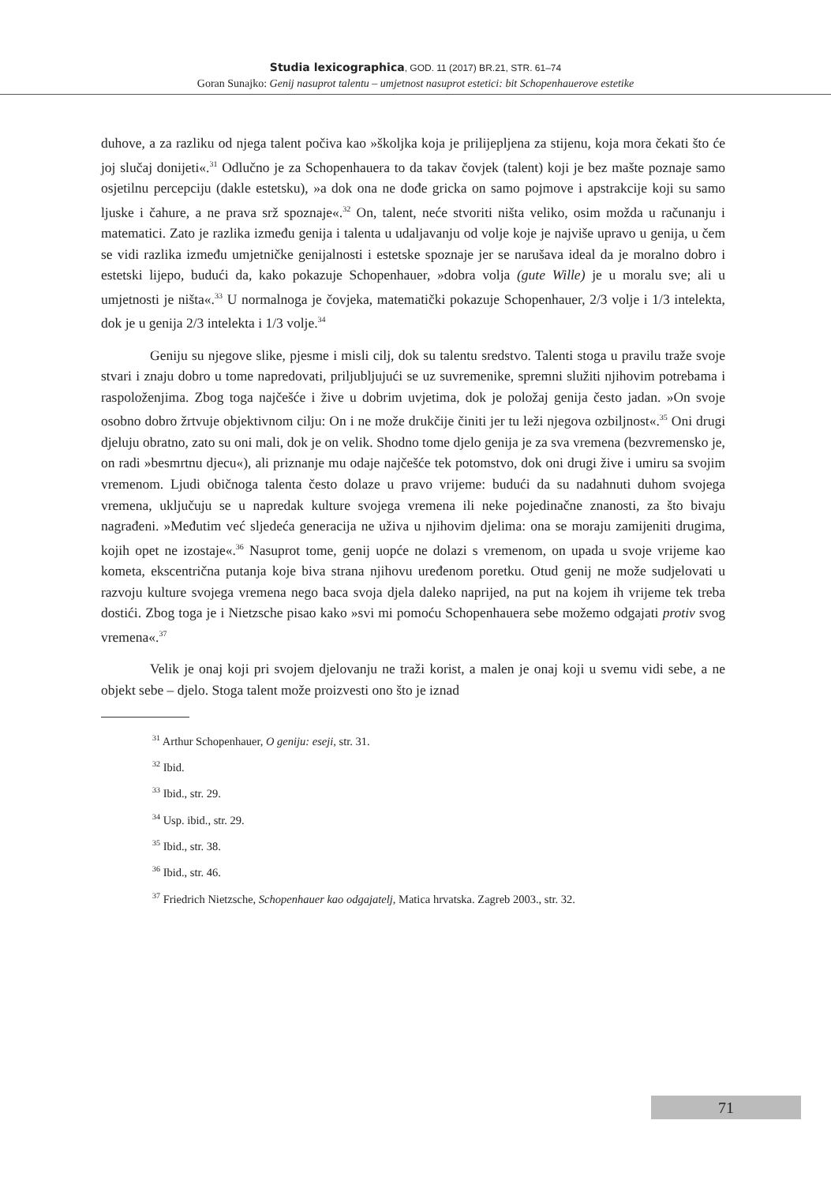Studia lexicographica, GOD. 11 (2017) BR.21, STR. 61–74
Goran Sunajko: Genij nasuprot talentu – umjetnost nasuprot estetici: bit Schopenhauerove estetike
duhove, a za razliku od njega talent počiva kao »školjka koja je prilijepljena za stijenu, koja mora čekati što će joj slučaj donijeti«.<sup>31</sup> Odlučno je za Schopenhauera to da takav čovjek (talent) koji je bez mašte poznaje samo osjetilnu percepciju (dakle estetsku), »a dok ona ne dođe gricka on samo pojmove i apstrakcije koji su samo ljuske i čahure, a ne prava srž spoznaje«.<sup>32</sup> On, talent, neće stvoriti ništa veliko, osim možda u računanju i matematici. Zato je razlika između genija i talenta u udaljavanju od volje koje je najviše upravo u genija, u čem se vidi razlika između umjetničke genijalnosti i estetske spoznaje jer se narušava ideal da je moralno dobro i estetski lijepo, budući da, kako pokazuje Schopenhauer, »dobra volja (gute Wille) je u moralu sve; ali u umjetnosti je ništa«.<sup>33</sup> U normalnoga je čovjeka, matematički pokazuje Schopenhauer, 2/3 volje i 1/3 intelekta, dok je u genija 2/3 intelekta i 1/3 volje.<sup>34</sup>
Geniju su njegove slike, pjesme i misli cilj, dok su talentu sredstvo. Talenti stoga u pravilu traže svoje stvari i znaju dobro u tome napredovati, priljubljujući se uz suvremenike, spremni služiti njihovim potrebama i raspoloženjima. Zbog toga najčešće i žive u dobrim uvjetima, dok je položaj genija često jadan. »On svoje osobno dobro žrtvuje objektivnom cilju: On i ne može drukčije činiti jer tu leži njegova ozbiljnost«.<sup>35</sup> Oni drugi djeluju obratno, zato su oni mali, dok je on velik. Shodno tome djelo genija je za sva vremena (bezvremensko je, on radi »besmrtnu djecu«), ali priznanje mu odaje najčešće tek potomstvo, dok oni drugi žive i umiru sa svojim vremenom. Ljudi običnoga talenta često dolaze u pravo vrijeme: budući da su nadahnuti duhom svojega vremena, uključuju se u napredak kulture svojega vremena ili neke pojedinačne znanosti, za što bivaju nagrađeni. »Međutim već sljedeća generacija ne uživa u njihovim djelima: ona se moraju zamijeniti drugima, kojih opet ne izostaje«.<sup>36</sup> Nasuprot tome, genij uopće ne dolazi s vremenom, on upada u svoje vrijeme kao kometa, ekscentrična putanja koje biva strana njihovu uređenom poretku. Otud genij ne može sudjelovati u razvoju kulture svojega vremena nego baca svoja djela daleko naprijed, na put na kojem ih vrijeme tek treba dostići. Zbog toga je i Nietzsche pisao kako »svi mi pomoću Schopenhauera sebe možemo odgajati protiv svog vremena«.<sup>37</sup>
Velik je onaj koji pri svojem djelovanju ne traži korist, a malen je onaj koji u svemu vidi sebe, a ne objekt sebe – djelo. Stoga talent može proizvesti ono što je iznad
<sup>31</sup> Arthur Schopenhauer, O geniju: eseji, str. 31.
<sup>32</sup> Ibid.
<sup>33</sup> Ibid., str. 29.
<sup>34</sup> Usp. ibid., str. 29.
<sup>35</sup> Ibid., str. 38.
<sup>36</sup> Ibid., str. 46.
<sup>37</sup> Friedrich Nietzsche, Schopenhauer kao odgajatelj, Matica hrvatska. Zagreb 2003., str. 32.
71